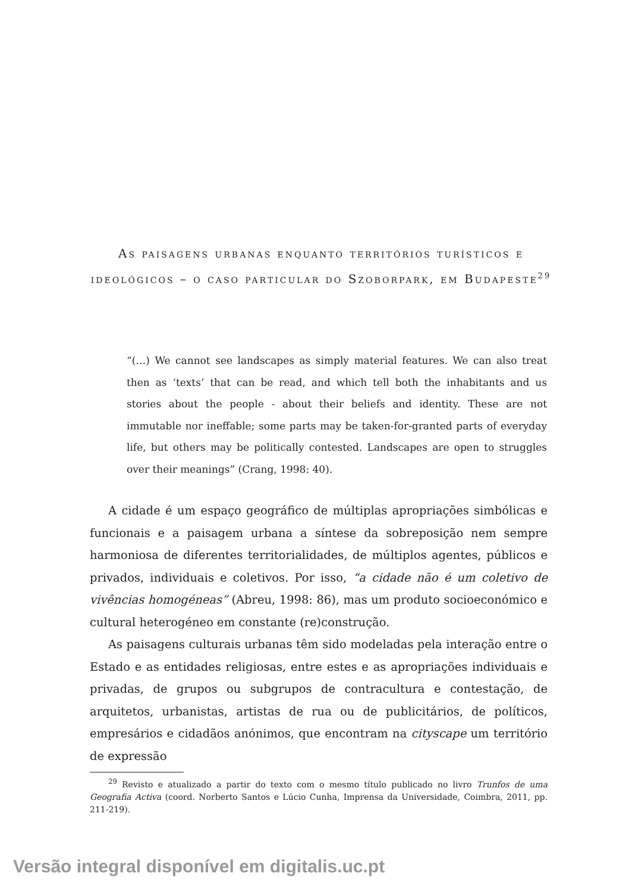As paisagens urbanas enquanto territórios turísticos e ideológicos – o caso particular do Szoborpark, em Budapeste<sup>29</sup>
“(…) We cannot see landscapes as simply material features. We can also treat then as ‘texts’ that can be read, and which tell both the inhabitants and us stories about the people - about their beliefs and identity. These are not immutable nor ineffable; some parts may be taken-for-granted parts of everyday life, but others may be politically contested. Landscapes are open to struggles over their meanings” (Crang, 1998: 40).
A cidade é um espaço geográfico de múltiplas apropriações simbólicas e funcionais e a paisagem urbana a síntese da sobreposição nem sempre harmoniosa de diferentes territorialidades, de múltiplos agentes, públicos e privados, individuais e coletivos. Por isso, “a cidade não é um coletivo de vivências homogéneas” (Abreu, 1998: 86), mas um produto socioeconómico e cultural heterogéneo em constante (re)construção.
As paisagens culturais urbanas têm sido modeladas pela interação entre o Estado e as entidades religiosas, entre estes e as apropriações individuais e privadas, de grupos ou subgrupos de contracultura e contestação, de arquitetos, urbanistas, artistas de rua ou de publicitários, de políticos, empresários e cidadãos anónimos, que encontram na cityscape um território de expressão
<sup>29</sup> Revisto e atualizado a partir do texto com o mesmo título publicado no livro Trunfos de uma Geografia Activa (coord. Norberto Santos e Lúcio Cunha, Imprensa da Universidade, Coimbra, 2011, pp. 211-219).
Versão integral disponível em digitalis.uc.pt